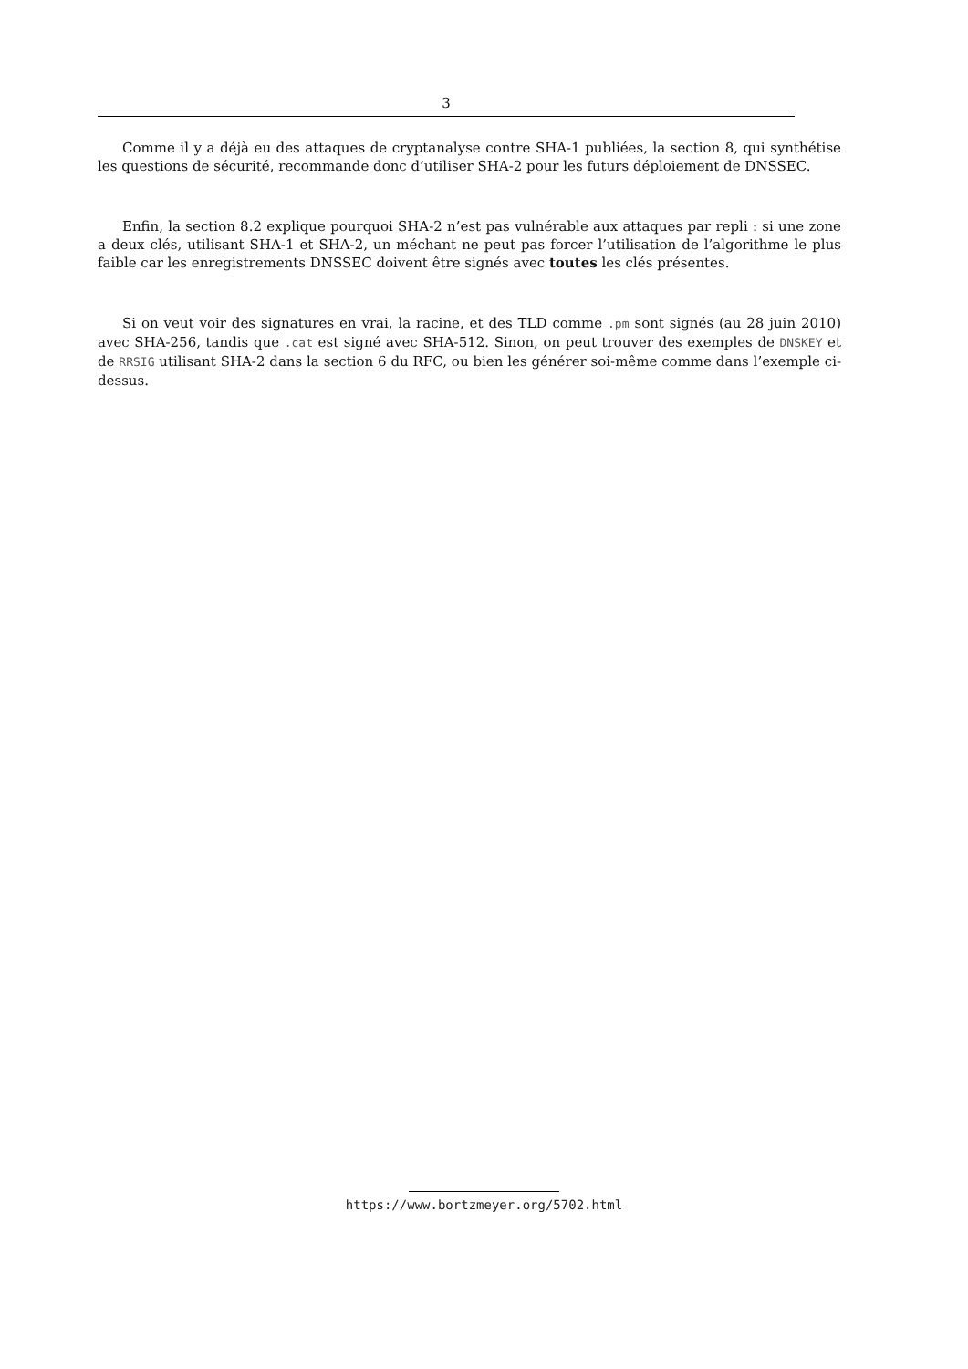3
Comme il y a déjà eu des attaques de cryptanalyse contre SHA-1 publiées, la section 8, qui synthétise les questions de sécurité, recommande donc d’utiliser SHA-2 pour les futurs déploiement de DNSSEC.
Enfin, la section 8.2 explique pourquoi SHA-2 n’est pas vulnérable aux attaques par repli : si une zone a deux clés, utilisant SHA-1 et SHA-2, un méchant ne peut pas forcer l’utilisation de l’algorithme le plus faible car les enregistrements DNSSEC doivent être signés avec toutes les clés présentes.
Si on veut voir des signatures en vrai, la racine, et des TLD comme .pm sont signés (au 28 juin 2010) avec SHA-256, tandis que .cat est signé avec SHA-512. Sinon, on peut trouver des exemples de DNSKEY et de RRSIG utilisant SHA-2 dans la section 6 du RFC, ou bien les générer soi-même comme dans l’exemple ci-dessus.
https://www.bortzmeyer.org/5702.html